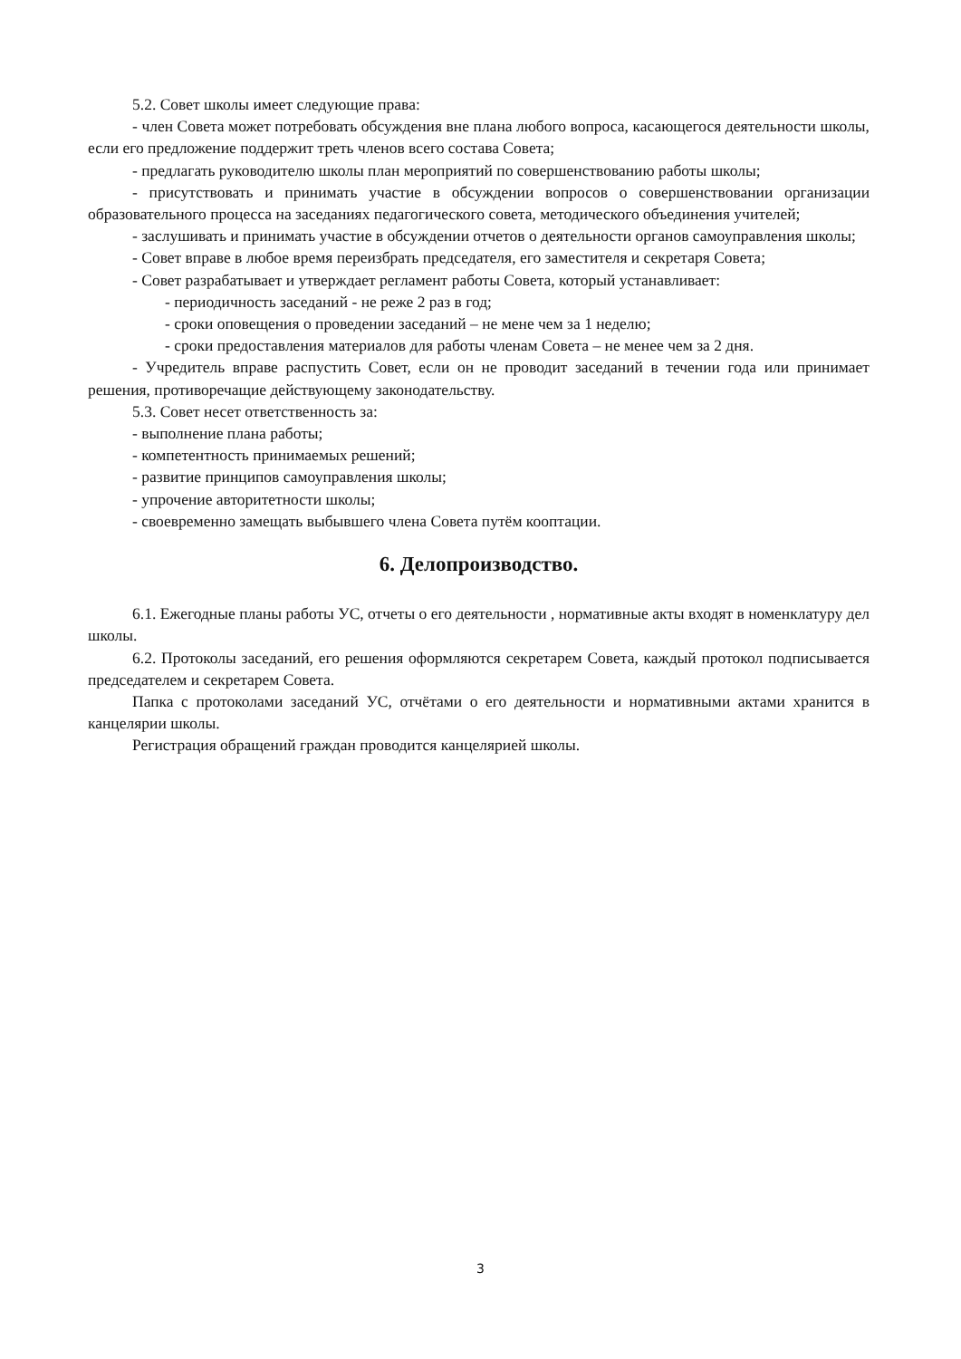5.2. Совет школы имеет следующие права:
- член Совета может потребовать обсуждения вне плана любого вопроса, касающегося деятельности школы, если его предложение поддержит треть членов всего состава Совета;
- предлагать руководителю школы план мероприятий по совершенствованию работы школы;
- присутствовать и принимать участие в обсуждении вопросов о совершенствовании организации образовательного процесса на заседаниях педагогического совета, методического объединения учителей;
- заслушивать и принимать участие в обсуждении отчетов о деятельности органов самоуправления школы;
- Совет вправе в любое время переизбрать председателя, его заместителя и секретаря Совета;
- Совет разрабатывает и утверждает регламент работы Совета, который устанавливает:
- периодичность заседаний - не реже 2 раз в год;
- сроки оповещения о проведении заседаний – не мене чем за 1 неделю;
- сроки предоставления материалов для работы членам Совета – не менее чем за 2 дня.
- Учредитель вправе распустить Совет, если он не проводит заседаний в течении года или принимает решения, противоречащие действующему законодательству.
5.3. Совет несет ответственность за:
- выполнение плана работы;
- компетентность принимаемых решений;
- развитие принципов самоуправления школы;
- упрочение авторитетности школы;
- своевременно замещать выбывшего члена Совета путём кооптации.
6. Делопроизводство.
6.1. Ежегодные планы работы УС, отчеты о его деятельности , нормативные акты входят в номенклатуру дел школы.
6.2. Протоколы заседаний, его решения оформляются секретарем Совета, каждый протокол подписывается председателем и секретарем Совета.
Папка с протоколами заседаний УС, отчётами о его деятельности и нормативными актами хранится в канцелярии школы.
Регистрация обращений граждан проводится канцелярией школы.
3